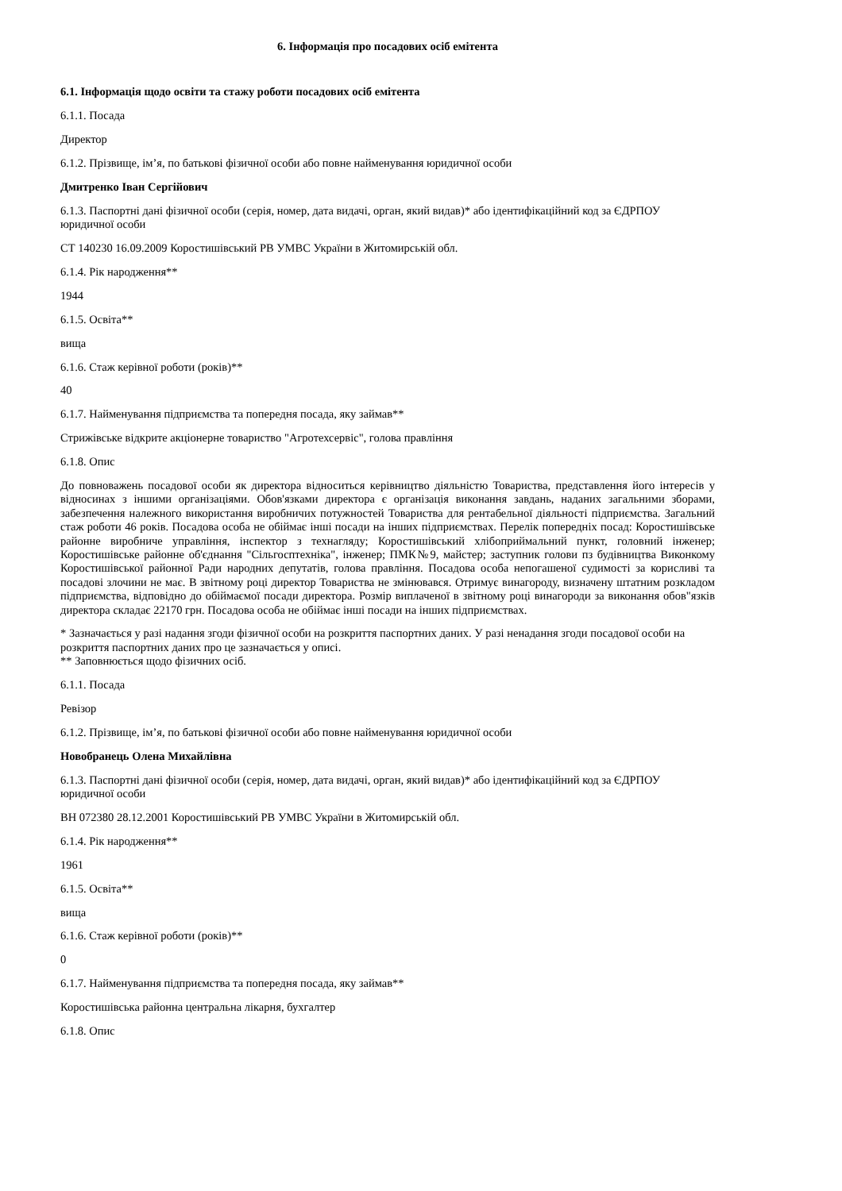6. Інформація про посадових осіб емітента
6.1. Інформація щодо освіти та стажу роботи посадових осіб емітента
6.1.1. Посада
Директор
6.1.2. Прізвище, ім’я, по батькові фізичної особи або повне найменування юридичної особи
Дмитренко Іван Сергійович
6.1.3. Паспортні дані фізичної особи (серія, номер, дата видачі, орган, який видав)* або ідентифікаційний код за ЄДРПОУ юридичної особи
СТ 140230 16.09.2009 Коростишівський РВ УМВС України в Житомирській обл.
6.1.4. Рік народження**
1944
6.1.5. Освіта**
вища
6.1.6. Стаж керівної роботи (років)**
40
6.1.7. Найменування підприємства та попередня посада, яку займав**
Стрижівське відкрите акціонерне товариство "Агротехсервіс", голова правління
6.1.8. Опис
До повноважень посадової особи як директора відноситься керівництво діяльністю Товариства, представлення його інтересів у відносинах з іншими організаціями. Обов'язками директора є організація виконання завдань, наданих загальними зборами, забезпечення належного використання виробничих потужностей Товариства для рентабельної діяльності підприємства. Загальний стаж роботи 46 років. Посадова особа не обіймає інші посади на інших підприємствах. Перелік попередніх посад: Коростишівське районне виробниче управління, інспектор з технагляду; Коростишівський хлібоприймальний пункт, головний інженер; Коростишівське районне об'єднання "Сільгосптехніка", інженер; ПМК№9, майстер; заступник голови пз будівництва Виконкому Коростишівської районної Ради народних депутатів, голова правління. Посадова особа непогашеної судимості за корисливі та посадові злочини не має. В звітному році директор Товариства не змінювався. Отримує винагороду, визначену штатним розкладом підприємства, відповідно до обіймаємої посади директора. Розмір виплаченої в звітному році винагороди за виконання обов"язків директора складає 22170 грн. Посадова особа не обіймає інші посади на інших підприємствах.
* Зазначається у разі надання згоди фізичної особи на розкриття паспортних даних. У разі ненадання згоди посадової особи на розкриття паспортних даних про це зазначається у описі.
** Заповнюється щодо фізичних осіб.
6.1.1. Посада
Ревізор
6.1.2. Прізвище, ім’я, по батькові фізичної особи або повне найменування юридичної особи
Новобранець Олена Михайлівна
6.1.3. Паспортні дані фізичної особи (серія, номер, дата видачі, орган, який видав)* або ідентифікаційний код за ЄДРПОУ юридичної особи
ВН 072380 28.12.2001 Коростишівський РВ УМВС України в Житомирській обл.
6.1.4. Рік народження**
1961
6.1.5. Освіта**
вища
6.1.6. Стаж керівної роботи (років)**
0
6.1.7. Найменування підприємства та попередня посада, яку займав**
Коростишівська районна центральна лікарня, бухгалтер
6.1.8. Опис